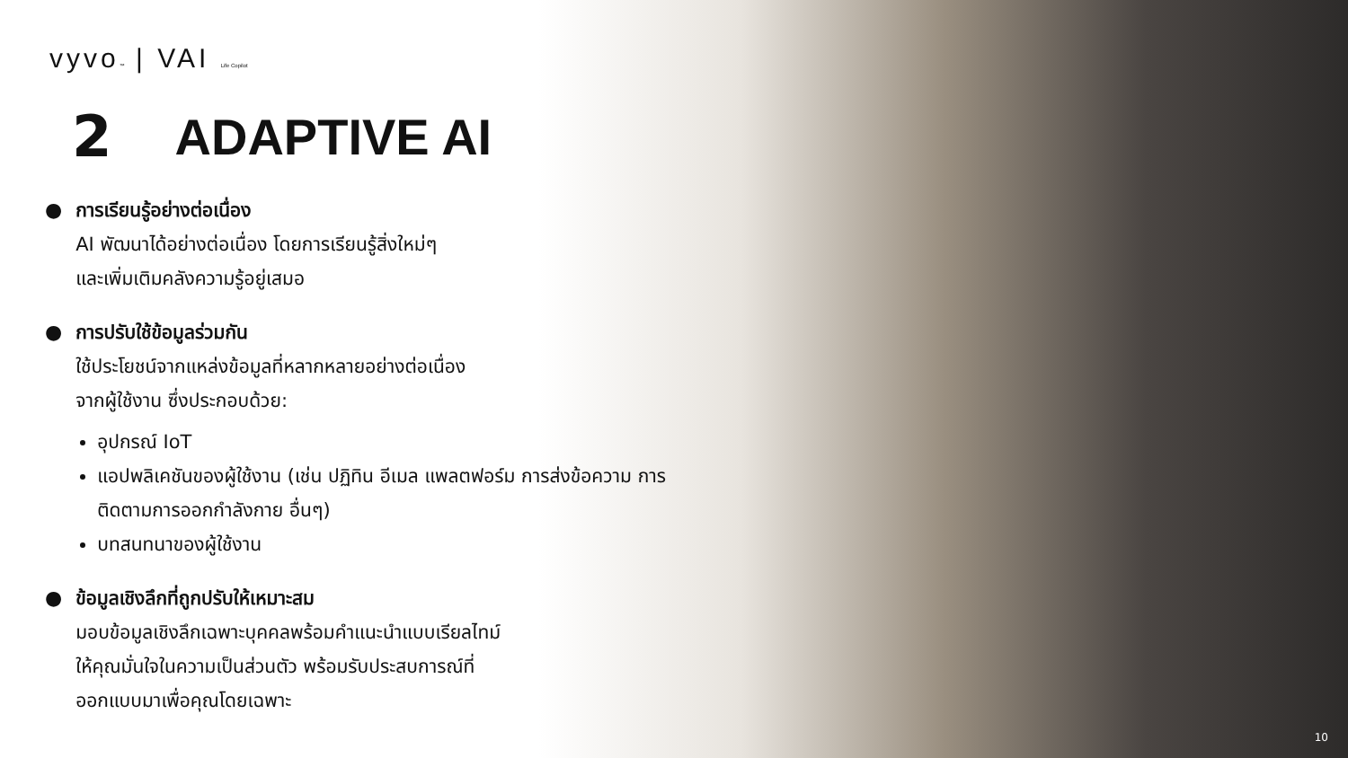vyvo™ | VAI Life Copilot
2 ADAPTIVE AI
● การเรียนรู้อย่างต่อเนื่อง
AI พัฒนาได้อย่างต่อเนื่อง โดยการเรียนรู้สิ่งใหม่ๆ
และเพิ่มเติมคลังความรู้อยู่เสมอ
● การปรับใช้ข้อมูลร่วมกัน
ใช้ประโยชน์จากแหล่งข้อมูลที่หลากหลายอย่างต่อเนื่อง
จากผู้ใช้งาน ซึ่งประกอบด้วย:
อุปกรณ์ IoT
แอปพลิเคชันของผู้ใช้งาน (เช่น ปฏิทิน อีเมล แพลตฟอร์ม การส่งข้อความ การติดตามการออกกำลังกาย อื่นๆ)
บทสนทนาของผู้ใช้งาน
● ข้อมูลเชิงลึกที่ถูกปรับให้เหมาะสม
มอบข้อมูลเชิงลึกเฉพาะบุคคลพร้อมคำแนะนำแบบเรียลไทม์
ให้คุณมั่นใจในความเป็นส่วนตัว พร้อมรับประสบการณ์ที่
ออกแบบมาเพื่อคุณโดยเฉพาะ
10